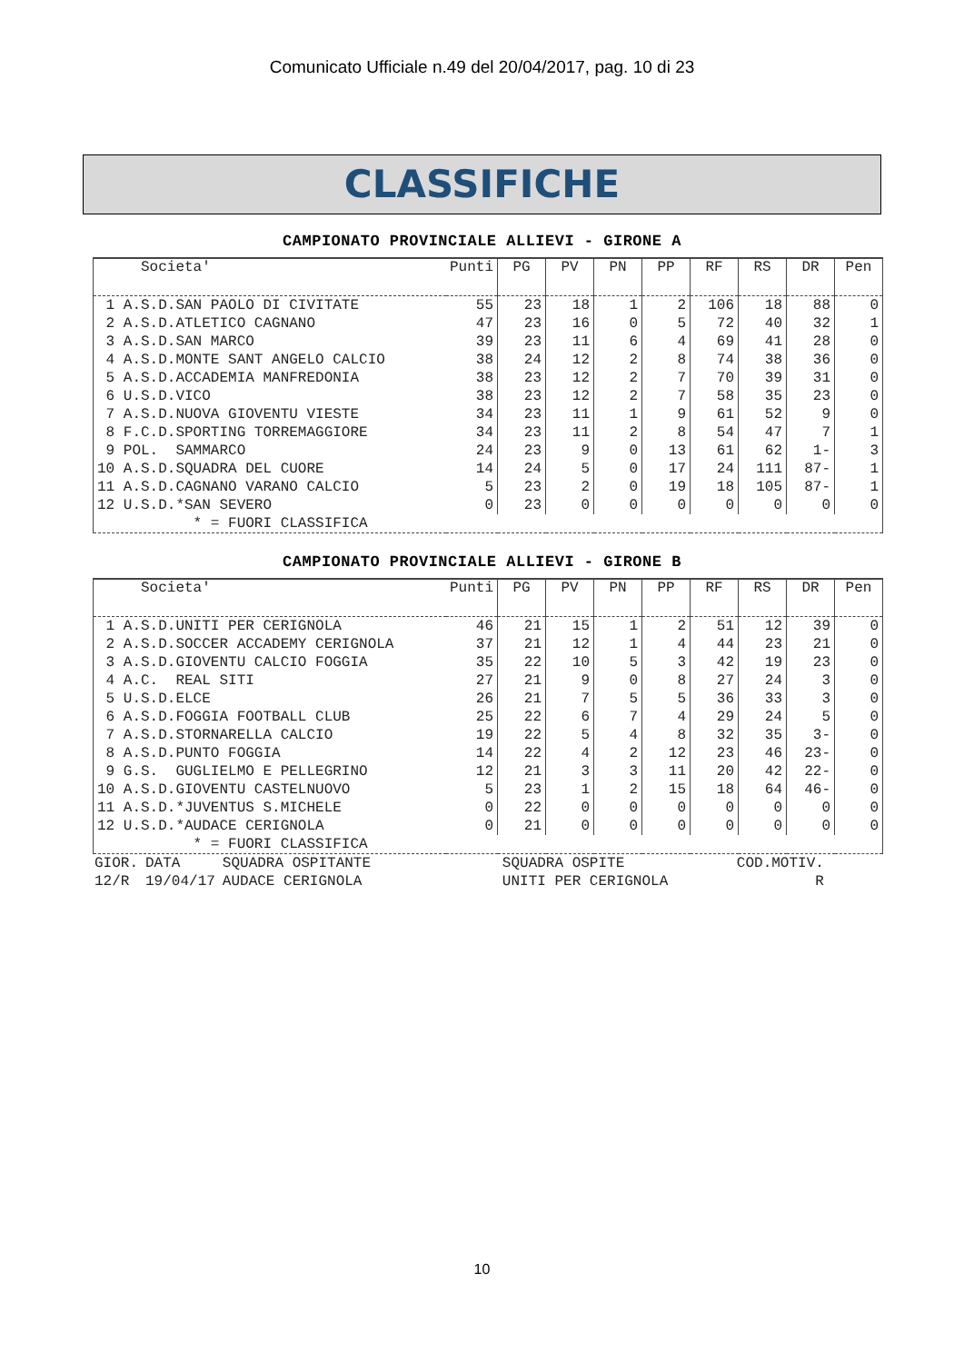Comunicato Ufficiale n.49 del 20/04/2017, pag. 10 di 23
CLASSIFICHE
CAMPIONATO PROVINCIALE ALLIEVI - GIRONE A
| Societa' | Punti | PG | PV | PN | PP | RF | RS | DR | Pen |
| --- | --- | --- | --- | --- | --- | --- | --- | --- | --- |
| 1 A.S.D.SAN PAOLO DI CIVITATE | 55 | 23 | 18 | 1 | 2 | 106 | 18 | 88 | 0 |
| 2 A.S.D.ATLETICO CAGNANO | 47 | 23 | 16 | 0 | 5 | 72 | 40 | 32 | 1 |
| 3 A.S.D.SAN MARCO | 39 | 23 | 11 | 6 | 4 | 69 | 41 | 28 | 0 |
| 4 A.S.D.MONTE SANT ANGELO CALCIO | 38 | 24 | 12 | 2 | 8 | 74 | 38 | 36 | 0 |
| 5 A.S.D.ACCADEMIA MANFREDONIA | 38 | 23 | 12 | 2 | 7 | 70 | 39 | 31 | 0 |
| 6 U.S.D.VICO | 38 | 23 | 12 | 2 | 7 | 58 | 35 | 23 | 0 |
| 7 A.S.D.NUOVA GIOVENTU VIESTE | 34 | 23 | 11 | 1 | 9 | 61 | 52 | 9 | 0 |
| 8 F.C.D.SPORTING TORREMAGGIORE | 34 | 23 | 11 | 2 | 8 | 54 | 47 | 7 | 1 |
| 9 POL. SAMMARCO | 24 | 23 | 9 | 0 | 13 | 61 | 62 | 1- | 3 |
| 10 A.S.D.SQUADRA DEL CUORE | 14 | 24 | 5 | 0 | 17 | 24 | 111 | 87- | 1 |
| 11 A.S.D.CAGNANO VARANO CALCIO | 5 | 23 | 2 | 0 | 19 | 18 | 105 | 87- | 1 |
| 12 U.S.D.*SAN SEVERO | 0 | 23 | 0 | 0 | 0 | 0 | 0 | 0 | 0 |
| * = FUORI CLASSIFICA | | | | | | | | | |
CAMPIONATO PROVINCIALE ALLIEVI - GIRONE B
| Societa' | Punti | PG | PV | PN | PP | RF | RS | DR | Pen |
| --- | --- | --- | --- | --- | --- | --- | --- | --- | --- |
| 1 A.S.D.UNITI PER CERIGNOLA | 46 | 21 | 15 | 1 | 2 | 51 | 12 | 39 | 0 |
| 2 A.S.D.SOCCER ACCADEMY CERIGNOLA | 37 | 21 | 12 | 1 | 4 | 44 | 23 | 21 | 0 |
| 3 A.S.D.GIOVENTU CALCIO FOGGIA | 35 | 22 | 10 | 5 | 3 | 42 | 19 | 23 | 0 |
| 4 A.C. REAL SITI | 27 | 21 | 9 | 0 | 8 | 27 | 24 | 3 | 0 |
| 5 U.S.D.ELCE | 26 | 21 | 7 | 5 | 5 | 36 | 33 | 3 | 0 |
| 6 A.S.D.FOGGIA FOOTBALL CLUB | 25 | 22 | 6 | 7 | 4 | 29 | 24 | 5 | 0 |
| 7 A.S.D.STORNARELLA CALCIO | 19 | 22 | 5 | 4 | 8 | 32 | 35 | 3- | 0 |
| 8 A.S.D.PUNTO FOGGIA | 14 | 22 | 4 | 2 | 12 | 23 | 46 | 23- | 0 |
| 9 G.S. GUGLIELMO E PELLEGRINO | 12 | 21 | 3 | 3 | 11 | 20 | 42 | 22- | 0 |
| 10 A.S.D.GIOVENTU CASTELNUOVO | 5 | 23 | 1 | 2 | 15 | 18 | 64 | 46- | 0 |
| 11 A.S.D.*JUVENTUS S.MICHELE | 0 | 22 | 0 | 0 | 0 | 0 | 0 | 0 | 0 |
| 12 U.S.D.*AUDACE CERIGNOLA | 0 | 21 | 0 | 0 | 0 | 0 | 0 | 0 | 0 |
| * = FUORI CLASSIFICA | | | | | | | | | |
| GIOR. | DATA | SQUADRA OSPITANTE | SQUADRA OSPITE | COD.MOTIV. |
| 12/R | 19/04/17 | AUDACE CERIGNOLA | UNITI PER CERIGNOLA | R |
10